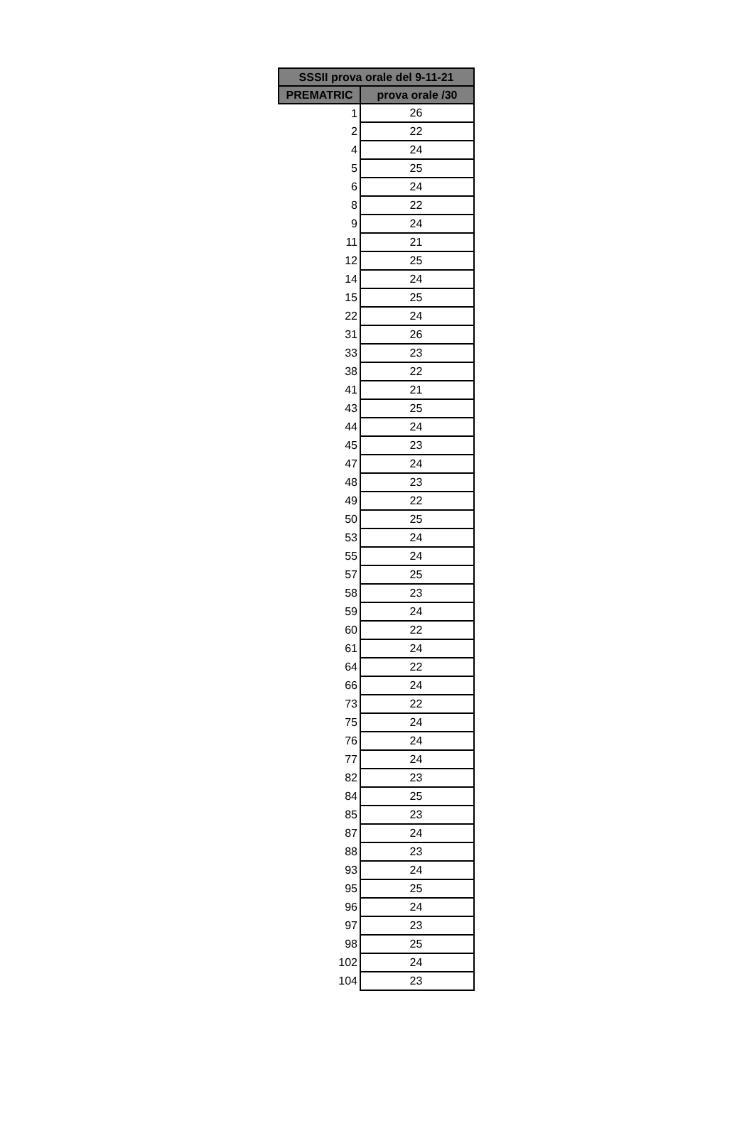| SSSII prova orale del 9-11-21 | |
| --- | --- |
| PREMATRIC | prova orale /30 |
| 1 | 26 |
| 2 | 22 |
| 4 | 24 |
| 5 | 25 |
| 6 | 24 |
| 8 | 22 |
| 9 | 24 |
| 11 | 21 |
| 12 | 25 |
| 14 | 24 |
| 15 | 25 |
| 22 | 24 |
| 31 | 26 |
| 33 | 23 |
| 38 | 22 |
| 41 | 21 |
| 43 | 25 |
| 44 | 24 |
| 45 | 23 |
| 47 | 24 |
| 48 | 23 |
| 49 | 22 |
| 50 | 25 |
| 53 | 24 |
| 55 | 24 |
| 57 | 25 |
| 58 | 23 |
| 59 | 24 |
| 60 | 22 |
| 61 | 24 |
| 64 | 22 |
| 66 | 24 |
| 73 | 22 |
| 75 | 24 |
| 76 | 24 |
| 77 | 24 |
| 82 | 23 |
| 84 | 25 |
| 85 | 23 |
| 87 | 24 |
| 88 | 23 |
| 93 | 24 |
| 95 | 25 |
| 96 | 24 |
| 97 | 23 |
| 98 | 25 |
| 102 | 24 |
| 104 | 23 |